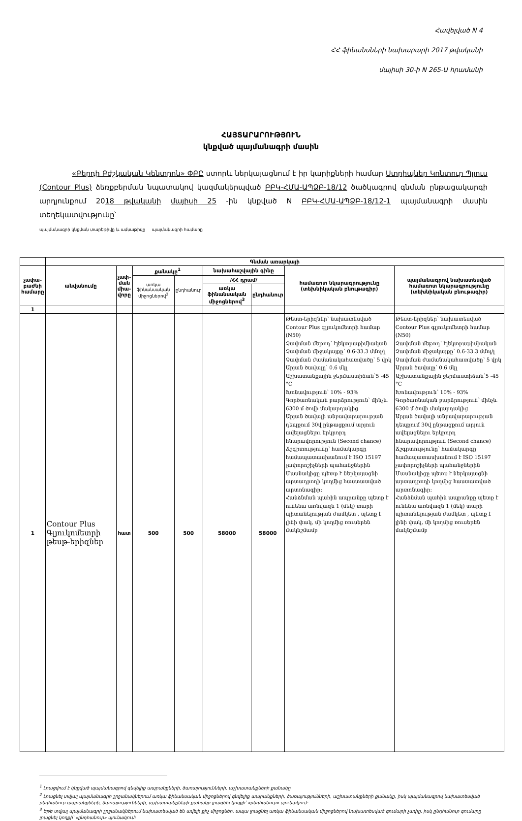Հավելված N 4
ՀՀ ֆինանսների նախարարի 2017 թվականի
մայիսի 30-ի N 265-Ա հրամանի
ՀԱՅՏԱՐԱՐՈՒԹՅՈՒՆ
կնքված պայմանագրի մասին
«Բերդի Բժշկական Կենտրոն» ՓԲԸ ստորև ներկայացնում է իր կարիքների համար Ստրիպներ Կոնտուր Պլյուս (Contour Plus) ձեռքբերման նպատակով կազմակերպված ԲԲԿ-ՀՄԱ-ԱՊՁԲ-18/12 ծածկագրով գնման ընթացակարգի արդյունքում 2018 թվականի մայիսի 25 -ին կնքված N ԲԲԿ-ՀՄԱ-ԱՊՁԲ-18/12-1 պայմանագրի մասին տեղեկատվությունը՝
պայմանագրի կնքման տարեթիվը և ամսաթիվը պայմանագրի համարը
| | Գնման առարկայի | | | | | | | |
| --- | --- | --- | --- | --- | --- | --- | --- | --- |
| չափա- բաժնի համարը | անվանումը | չափ- ման միա- վորը | քանակը<sup>1</sup> | | նախահաշվային գինը | | համառոտ նկարագրությունը (տեխնիկական բնութագիր) | պայմանագրով նախատեսված համառոտ նկարագրությունը (տեխնիկական բնութագիր) |
| | | | առկա ֆինանսական միջոցներով<sup>2</sup> | ընդհանուր | /ՀՀ դրամ/ | | | |
| | | | | | առկա ֆինանսական միջոցներով<sup>3</sup> | ընդհանուր | | |
| 1 | | | | | | | | |
| 1 | Contour Plus Գլյուկոմետրի թեսթ-երիզներ | հատ | 500 | 500 | 58000 | 58000 | Թեստ-երիզներ՝ նախատեսված Contour Plus գլյուկոմետրի համար (N50) Չափման մեթոդ՝ էլեկտրաքիմիական Չափման միջակայքը՝ 0.6-33.3 մմոլ/լ Չափման ժամանակահատվածը՝ 5 վրկ Արյան ծավալը՝ 0.6 մկլ Աշխատանքային ջերմաստիճան՝5 -45 °C Խոնավություն՝ 10% - 93% Գործառնական բարձրություն՝ մինչև 6300 մ ծովի մակարդակից Արյան ծավալի անբավարարության դեպքում 30վ ընթացքում արյուն ավելացնելու երկրորդ հնարավորություն (Second chance) Ճշգրտությունը՝ համակարգը համապատասխանում է ISO 15197 չափորոշիչների պահանջներին Մասնակիցը պետք է ներկայացնի արտադրողի կողմից հաստատված արտոնագիր: Հանձնման պահին ապրանքը պետք է ունենա առնվազն 1 (մեկ) տարի պիտանելության ժամկետ , պետք է լինի փակ, մի կողմից ռուսերեն մակնշմամբ | Թեստ-երիզներ՝ նախատեսված Contour Plus գլյուկոմետրի համար (N50) Չափման մեթոդ՝ էլեկտրաքիմիական Չափման միջակայքը՝ 0.6-33.3 մմոլ/լ Չափման ժամանակահատվածը՝ 5 վրկ Արյան ծավալը՝ 0.6 մկլ Աշխատանքային ջերմաստիճան՝5 -45 °C Խոնավություն՝ 10% - 93% Գործառնական բարձրություն՝ մինչև 6300 մ ծովի մակարդակից Արյան ծավալի անբավարարության դեպքում 30վ ընթացքում արյուն ավելացնելու երկրորդ հնարավորություն (Second chance) Ճշգրտությունը՝ համակարգը համապատասխանում է ISO 15197 չափորոշիչների պահանջներին Մասնակիցը պետք է ներկայացնի արտադրողի կողմից հաստատված արտոնագիր: Հանձնման պահին ապրանքը պետք է ունենա առնվազն 1 (մեկ) տարի պիտանելության ժամկետ , պետք է լինի փակ, մի կողմից ռուսերեն մակնշմամբ |
<sup>1</sup> Լրացվում է կնքված պայմանագրով գնվելիք ապրանքների, ծառայությունների, աշխատանքների քանակը
<sup>2</sup> Լրացնել տվյալ պայմանագրի շրջանակներում առկա ֆինանսական միջոցներով գնվելիք ապրանքների, ծառայությունների, աշխատանքների քանակը, իսկ պայմանագրով նախատեսված ընդհանուր ապրանքների, ծառայությունների, աշխատանքների քանակը լրացնել կողքի՝ «ընդհանուր» սյունակում:
<sup>3</sup> Եթե տվյալ պայմանագրի շրջանակներում նախատեսված են ավելի քիչ միջոցներ, ապա լրացնել առկա ֆինանսական միջոցներով նախատեսված գումարի չափը, իսկ ընդհանուր գումարը լրացնել կողքի՝ «ընդհանուր» սյունակում: